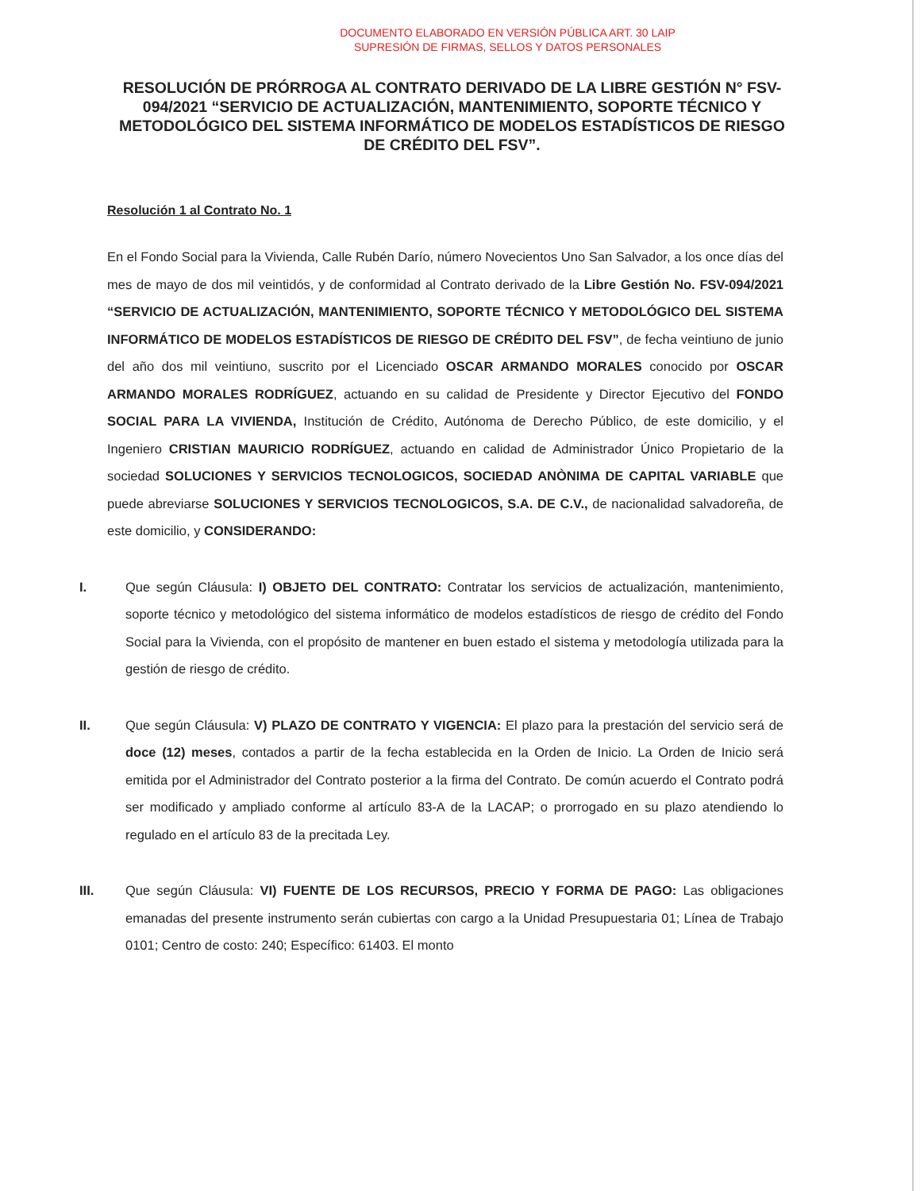DOCUMENTO ELABORADO EN VERSIÓN PÚBLICA ART. 30 LAIP
SUPRESIÓN DE FIRMAS, SELLOS Y DATOS PERSONALES
RESOLUCIÓN DE PRÓRROGA AL CONTRATO DERIVADO DE LA LIBRE GESTIÓN N° FSV-094/2021 “SERVICIO DE ACTUALIZACIÓN, MANTENIMIENTO, SOPORTE TÉCNICO Y METODOLÓGICO DEL SISTEMA INFORMÁTICO DE MODELOS ESTADÍSTICOS DE RIESGO DE CRÉDITO DEL FSV”.
Resolución 1 al Contrato No. 1
En el Fondo Social para la Vivienda, Calle Rubén Darío, número Novecientos Uno San Salvador, a los once días del mes de mayo de dos mil veintidós, y de conformidad al Contrato derivado de la Libre Gestión No. FSV-094/2021 “SERVICIO DE ACTUALIZACIÓN, MANTENIMIENTO, SOPORTE TÉCNICO Y METODOLÓGICO DEL SISTEMA INFORMÁTICO DE MODELOS ESTADÍSTICOS DE RIESGO DE CRÉDITO DEL FSV”, de fecha veintiuno de junio del año dos mil veintiuno, suscrito por el Licenciado OSCAR ARMANDO MORALES conocido por OSCAR ARMANDO MORALES RODRÍGUEZ, actuando en su calidad de Presidente y Director Ejecutivo del FONDO SOCIAL PARA LA VIVIENDA, Institución de Crédito, Autónoma de Derecho Público, de este domicilio, y el Ingeniero CRISTIAN MAURICIO RODRÍGUEZ, actuando en calidad de Administrador Único Propietario de la sociedad SOLUCIONES Y SERVICIOS TECNOLOGICOS, SOCIEDAD ANÒNIMA DE CAPITAL VARIABLE que puede abreviarse SOLUCIONES Y SERVICIOS TECNOLOGICOS, S.A. DE C.V., de nacionalidad salvadoreña, de este domicilio, y CONSIDERANDO:
I. Que según Cláusula: I) OBJETO DEL CONTRATO: Contratar los servicios de actualización, mantenimiento, soporte técnico y metodológico del sistema informático de modelos estadísticos de riesgo de crédito del Fondo Social para la Vivienda, con el propósito de mantener en buen estado el sistema y metodología utilizada para la gestión de riesgo de crédito.
II. Que según Cláusula: V) PLAZO DE CONTRATO Y VIGENCIA: El plazo para la prestación del servicio será de doce (12) meses, contados a partir de la fecha establecida en la Orden de Inicio. La Orden de Inicio será emitida por el Administrador del Contrato posterior a la firma del Contrato. De común acuerdo el Contrato podrá ser modificado y ampliado conforme al artículo 83-A de la LACAP; o prorrogado en su plazo atendiendo lo regulado en el artículo 83 de la precitada Ley.
III. Que según Cláusula: VI) FUENTE DE LOS RECURSOS, PRECIO Y FORMA DE PAGO: Las obligaciones emanadas del presente instrumento serán cubiertas con cargo a la Unidad Presupuestaria 01; Línea de Trabajo 0101; Centro de costo: 240; Específico: 61403. El monto